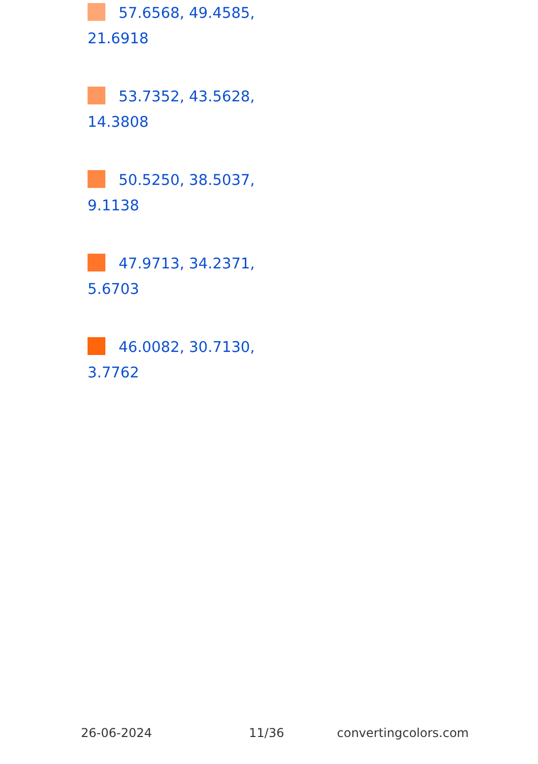57.6568, 49.4585, 21.6918
53.7352, 43.5628, 14.3808
50.5250, 38.5037, 9.1138
47.9713, 34.2371, 5.6703
46.0082, 30.7130, 3.7762
26-06-2024 11/36 convertingcolors.com